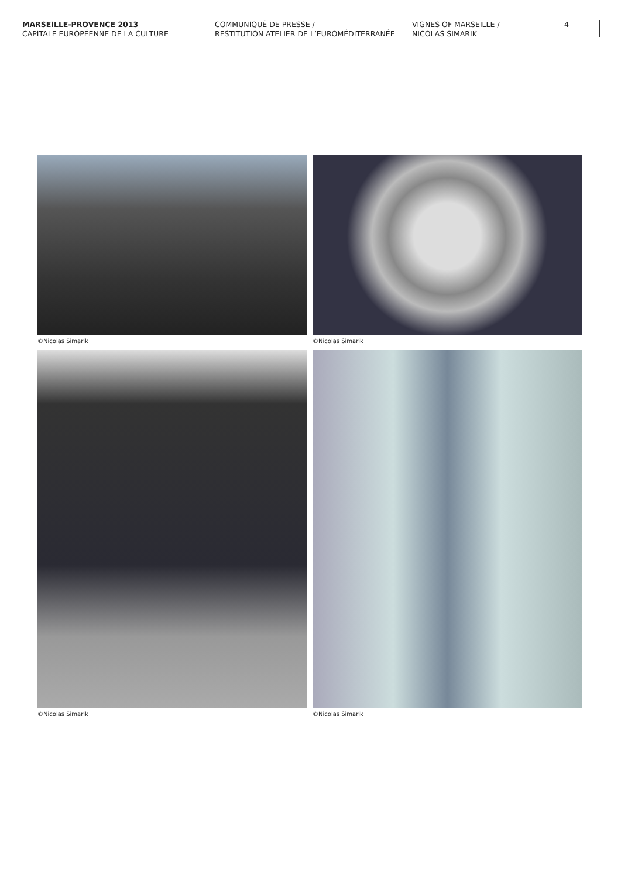MARSEILLE-PROVENCE 2013
CAPITALE EUROPÉENNE DE LA CULTURE
COMMUNIQUÉ DE PRESSE /
RESTITUTION ATELIER DE L’EUROMÉDITERRANÉE
VIGNES OF MARSEILLE /
NICOLAS SIMARIK
4
©Nicolas Simarik
©Nicolas Simarik
©Nicolas Simarik
©Nicolas Simarik